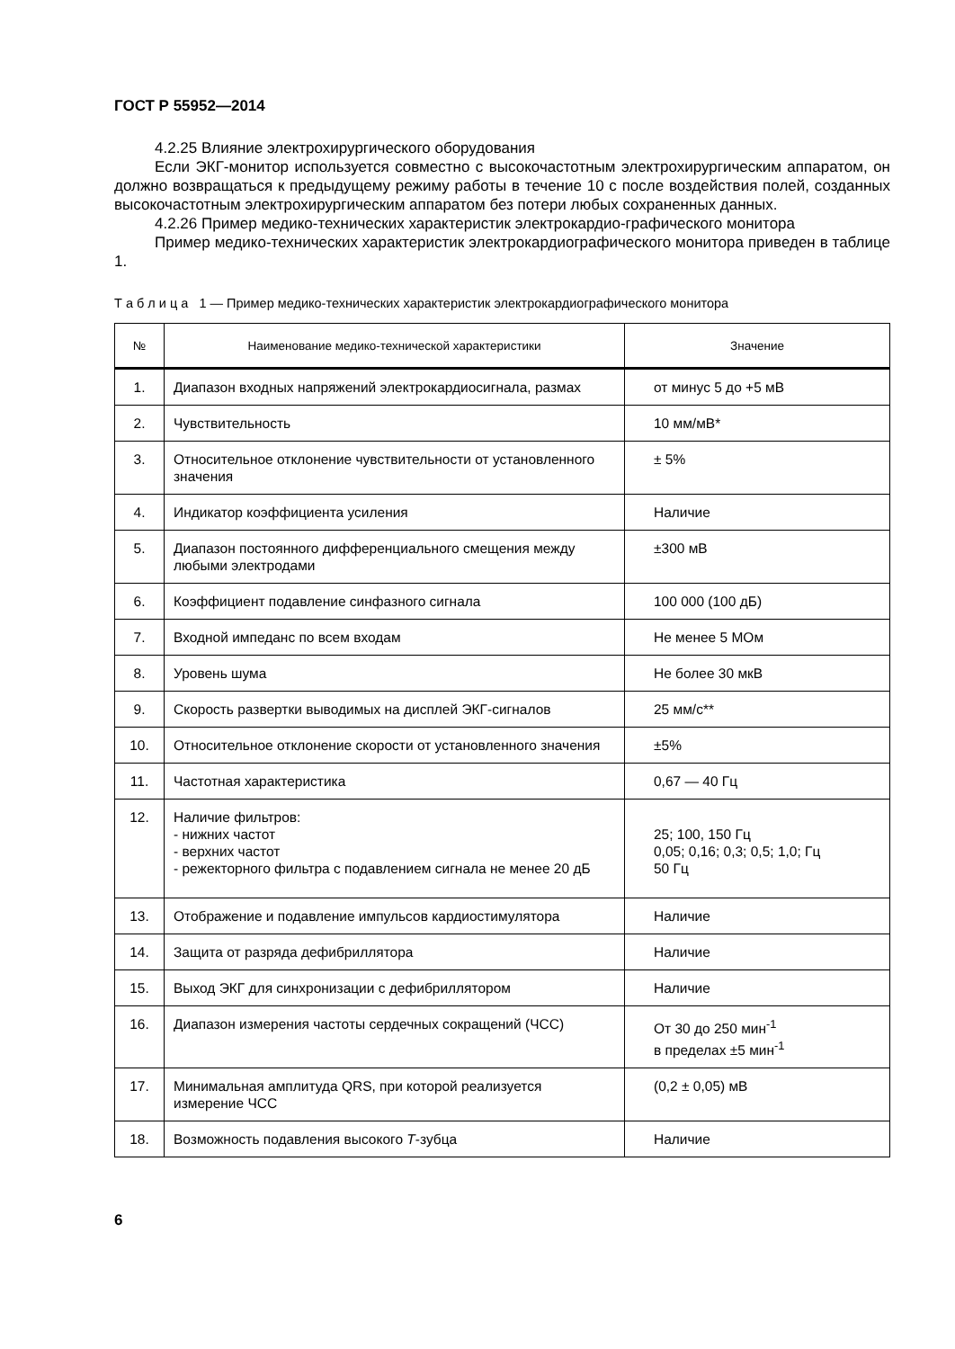ГОСТ Р 55952—2014
4.2.25 Влияние электрохирургического оборудования
Если ЭКГ-монитор используется совместно с высокочастотным электрохирургическим аппаратом, он должно возвращаться к предыдущему режиму работы в течение 10 с после воздействия полей, созданных высокочастотным электрохирургическим аппаратом без потери любых сохраненных данных.
4.2.26 Пример медико-технических характеристик электрокардио-графического монитора
Пример медико-технических характеристик электрокардиографического монитора приведен в таблице 1.
Т а б л и ц а 1 — Пример медико-технических характеристик электрокардиографического монитора
| № | Наименование медико-технической характеристики | Значение |
| --- | --- | --- |
| 1. | Диапазон входных напряжений электрокардиосигнала, размах | от минус 5 до +5 мВ |
| 2. | Чувствительность | 10 мм/мВ* |
| 3. | Относительное отклонение чувствительности от установленного значения | ± 5% |
| 4. | Индикатор коэффициента усиления | Наличие |
| 5. | Диапазон постоянного дифференциального смещения между любыми электродами | ±300 мВ |
| 6. | Коэффициент подавление синфазного сигнала | 100 000 (100 дБ) |
| 7. | Входной импеданс по всем входам | Не менее 5 МОм |
| 8. | Уровень шума | Не более 30 мкВ |
| 9. | Скорость развертки выводимых на дисплей ЭКГ-сигналов | 25 мм/с** |
| 10. | Относительное отклонение скорости от установленного значения | ±5% |
| 11. | Частотная характеристика | 0,67 — 40 Гц |
| 12. | Наличие фильтров: - нижних частот - верхних частот - режекторного фильтра с подавлением сигнала не менее 20 дБ | 25; 100, 150 Гц 0,05; 0,16; 0,3; 0,5; 1,0; Гц 50 Гц |
| 13. | Отображение и подавление импульсов кардиостимулятора | Наличие |
| 14. | Защита от разряда дефибриллятора | Наличие |
| 15. | Выход ЭКГ для синхронизации с дефибриллятором | Наличие |
| 16. | Диапазон измерения частоты сердечных сокращений (ЧСС) | От 30 до 250 мин<sup>-1</sup> в пределах ±5 мин<sup>-1</sup> |
| 17. | Минимальная амплитуда QRS, при которой реализуется измерение ЧСС | (0,2 ± 0,05) мВ |
| 18. | Возможность подавления высокого Т -зубца | Наличие |
6